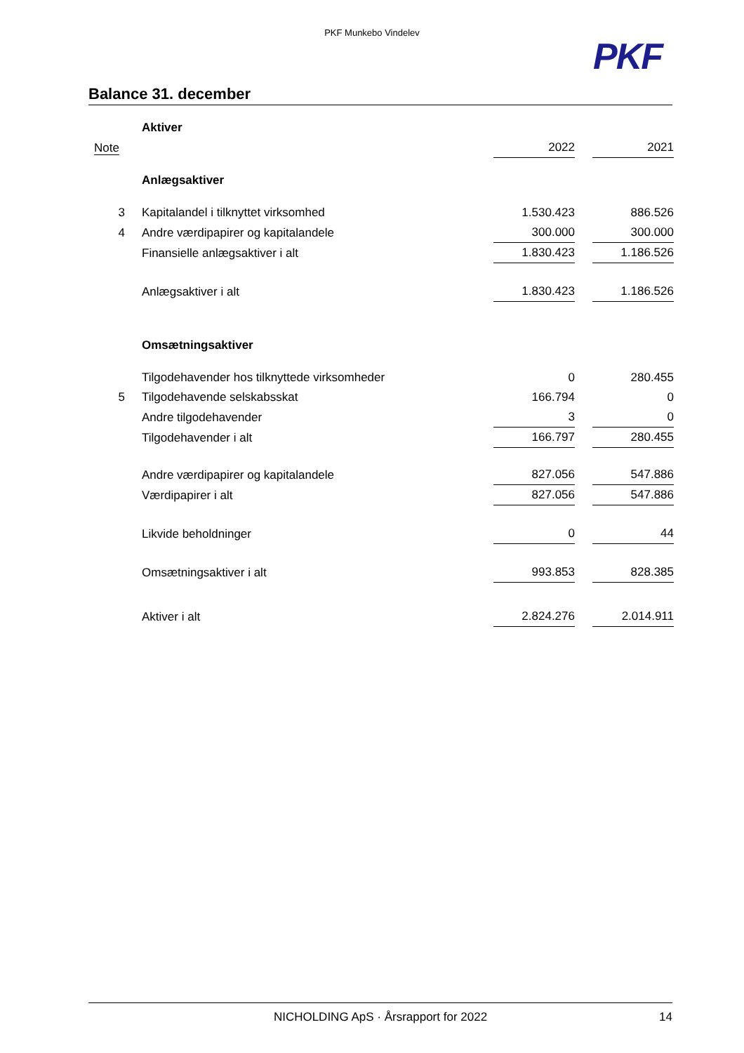PKF Munkebo Vindelev
PKF
Balance 31. december
| | Aktiver | | | |
| Note | | 2022 | | 2021 |
| | Anlægsaktiver | | | |
| 3 | Kapitalandel i tilknyttet virksomhed | 1.530.423 | | 886.526 |
| 4 | Andre værdipapirer og kapitalandele | 300.000 | | 300.000 |
| | Finansielle anlægsaktiver i alt | 1.830.423 | | 1.186.526 |
| | Anlægsaktiver i alt | 1.830.423 | | 1.186.526 |
| | Omsætningsaktiver | | | |
| | Tilgodehavender hos tilknyttede virksomheder | 0 | | 280.455 |
| 5 | Tilgodehavende selskabsskat | 166.794 | | 0 |
| | Andre tilgodehavender | 3 | | 0 |
| | Tilgodehavender i alt | 166.797 | | 280.455 |
| | Andre værdipapirer og kapitalandele | 827.056 | | 547.886 |
| | Værdipapirer i alt | 827.056 | | 547.886 |
| | Likvide beholdninger | 0 | | 44 |
| | Omsætningsaktiver i alt | 993.853 | | 828.385 |
| | Aktiver i alt | 2.824.276 | | 2.014.911 |
NICHOLDING ApS · Årsrapport for 2022 14